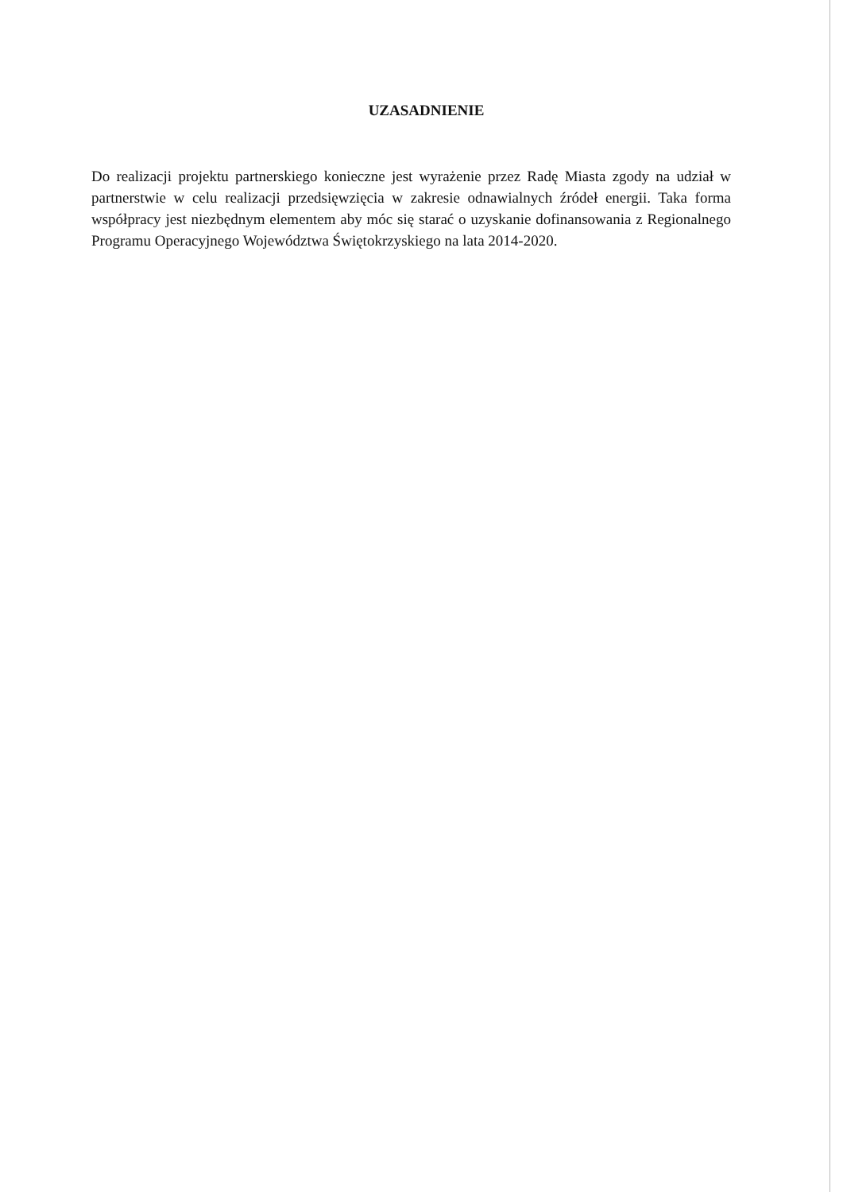UZASADNIENIE
Do realizacji projektu partnerskiego konieczne jest wyrażenie przez Radę Miasta zgody na udział w partnerstwie w celu realizacji przedsięwzięcia w zakresie odnawialnych źródeł energii. Taka forma współpracy jest niezbędnym elementem aby móc się starać o uzyskanie dofinansowania z Regionalnego Programu Operacyjnego Województwa Świętokrzyskiego na lata 2014-2020.